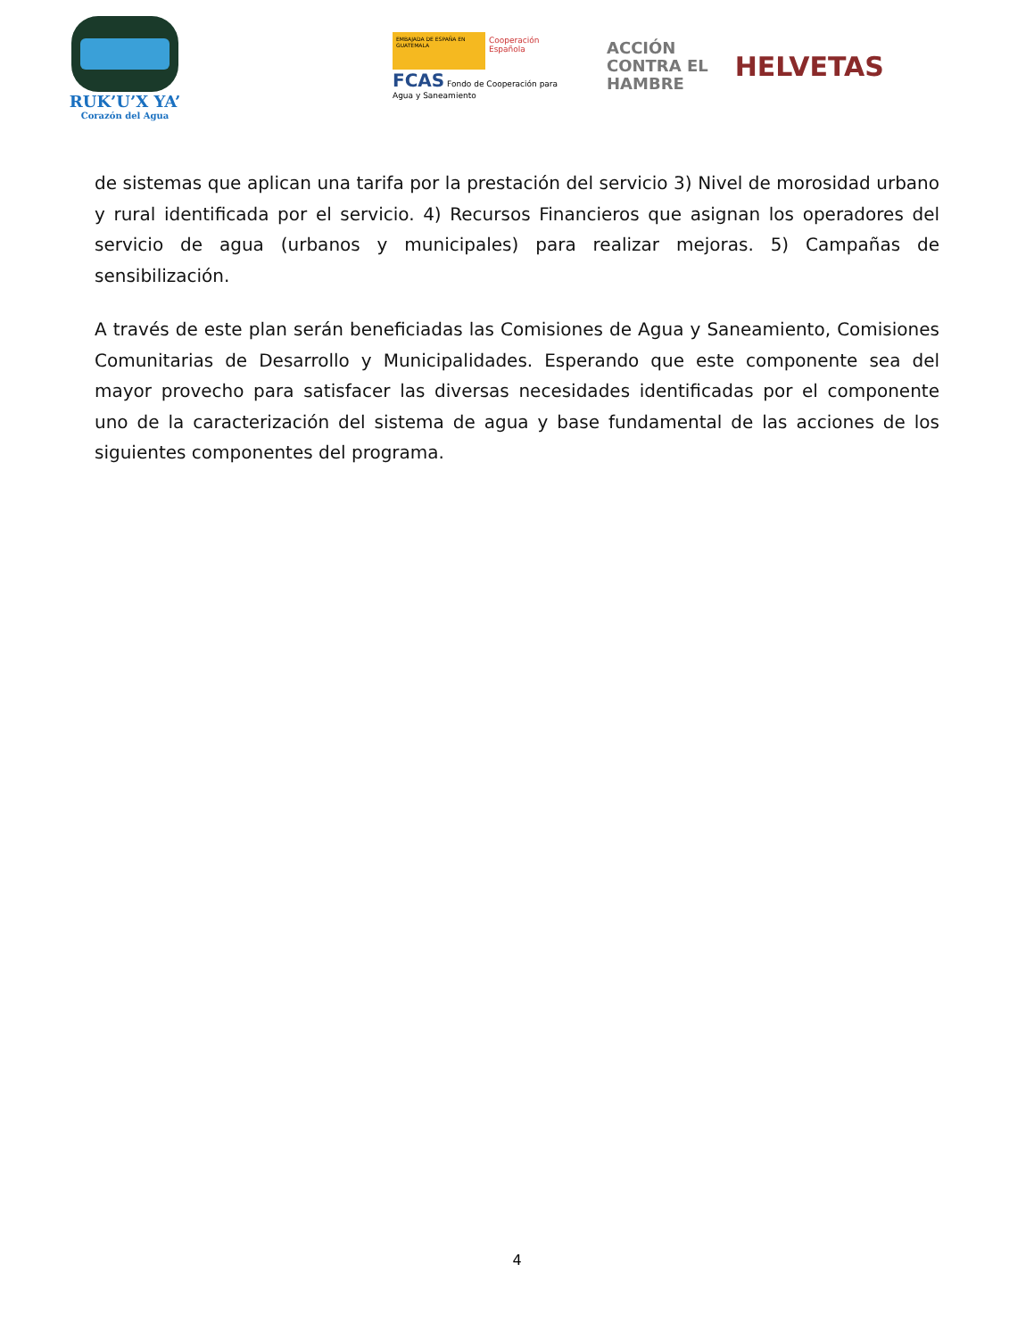RUK’U’X YA’
Corazón del Agua
EMBAJADA DE ESPAÑA EN GUATEMALA
Cooperación Española
FCAS Fondo de Cooperación para Agua y Saneamiento
ACCIÓN
CONTRA EL
HAMBRE
HELVETAS
de sistemas que aplican una tarifa por la prestación del servicio 3) Nivel de morosidad urbano y rural identificada por el servicio. 4) Recursos Financieros que asignan los operadores del servicio de agua (urbanos y municipales) para realizar mejoras. 5) Campañas de sensibilización.
A través de este plan serán beneficiadas las Comisiones de Agua y Saneamiento, Comisiones Comunitarias de Desarrollo y Municipalidades. Esperando que este componente sea del mayor provecho para satisfacer las diversas necesidades identificadas por el componente uno de la caracterización del sistema de agua y base fundamental de las acciones de los siguientes componentes del programa.
4